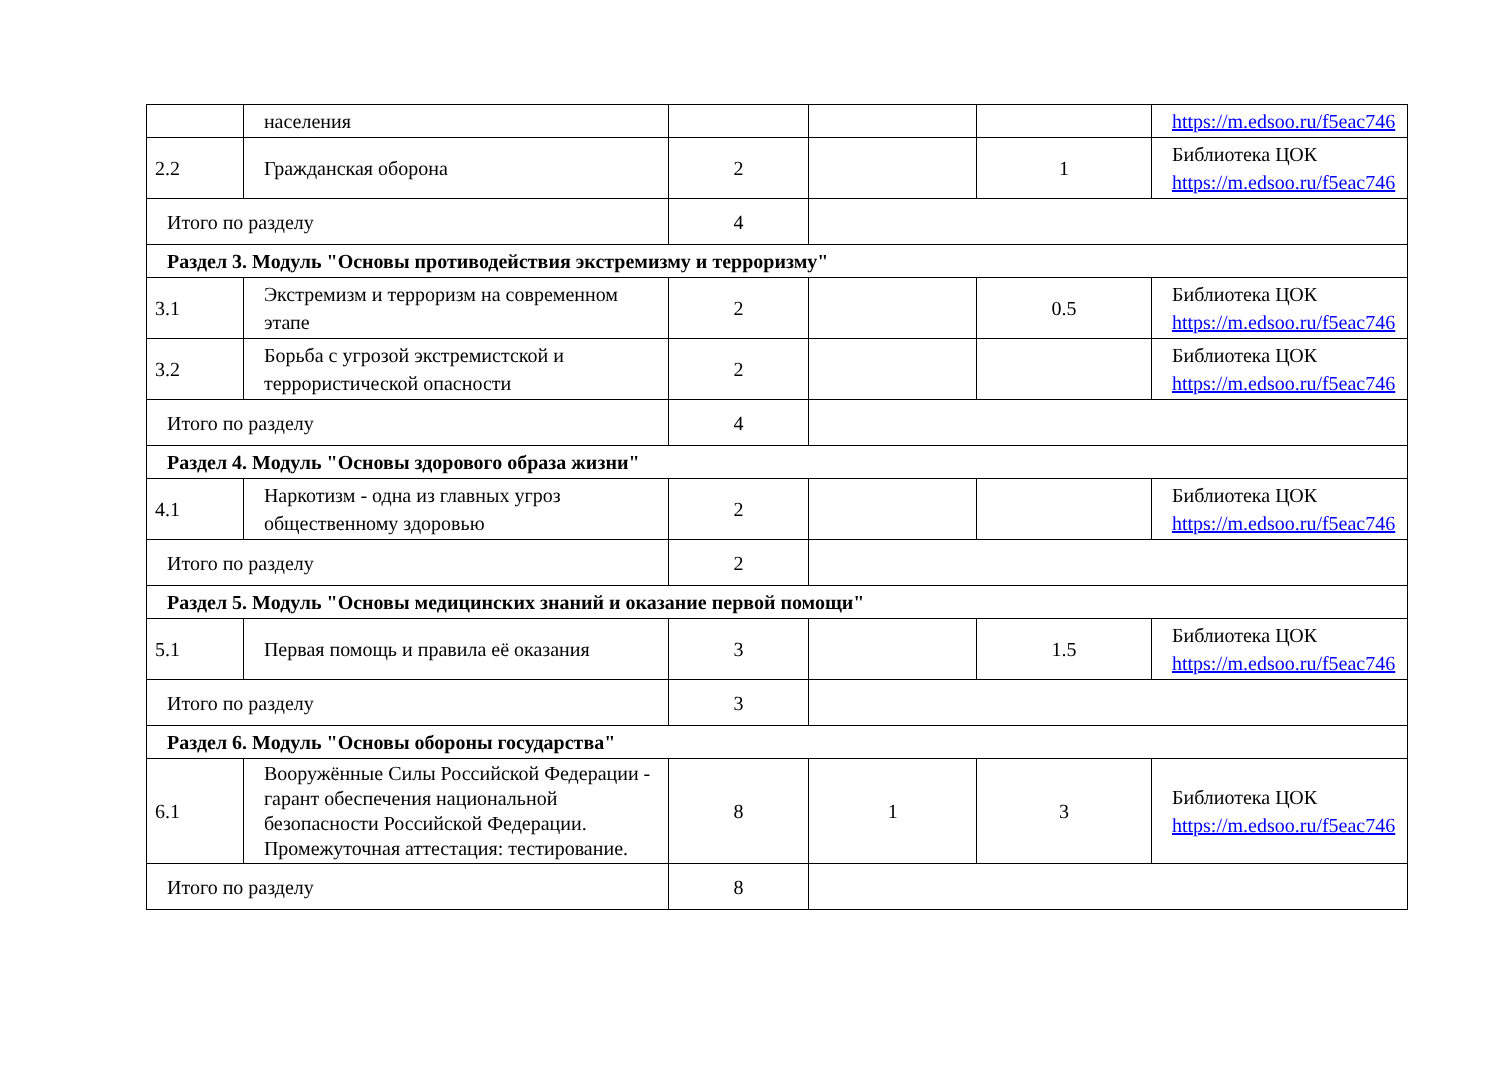| | населения | | | | https://m.edsoo.ru/f5eac746 |
| 2.2 | Гражданская оборона | 2 | | 1 | Библиотека ЦОК https://m.edsoo.ru/f5eac746 |
| Итого по разделу | | 4 | | | |
| Раздел 3. Модуль "Основы противодействия экстремизму и терроризму" | | | | | |
| 3.1 | Экстремизм и терроризм на современном этапе | 2 | | 0.5 | Библиотека ЦОК https://m.edsoo.ru/f5eac746 |
| 3.2 | Борьба с угрозой экстремистской и террористической опасности | 2 | | | Библиотека ЦОК https://m.edsoo.ru/f5eac746 |
| Итого по разделу | | 4 | | | |
| Раздел 4. Модуль "Основы здорового образа жизни" | | | | | |
| 4.1 | Наркотизм - одна из главных угроз общественному здоровью | 2 | | | Библиотека ЦОК https://m.edsoo.ru/f5eac746 |
| Итого по разделу | | 2 | | | |
| Раздел 5. Модуль "Основы медицинских знаний и оказание первой помощи" | | | | | |
| 5.1 | Первая помощь и правила её оказания | 3 | | 1.5 | Библиотека ЦОК https://m.edsoo.ru/f5eac746 |
| Итого по разделу | | 3 | | | |
| Раздел 6. Модуль "Основы обороны государства" | | | | | |
| 6.1 | Вооружённые Силы Российской Федерации - гарант обеспечения национальной безопасности Российской Федерации. Промежуточная аттестация: тестирование. | 8 | 1 | 3 | Библиотека ЦОК https://m.edsoo.ru/f5eac746 |
| Итого по разделу | | 8 | | | |